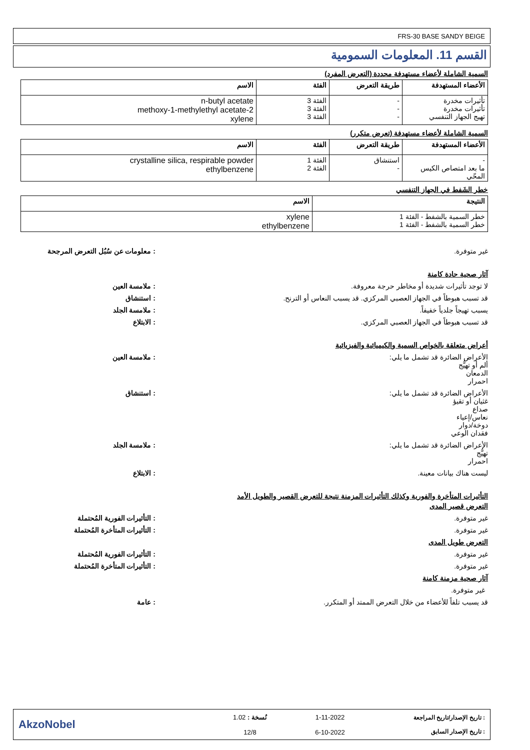FRS-30 BASE SANDY BEIGE
القسم 11. المعلومات السمومية
السمية الشاملة لأعضاء مستهدفة محددة (التعرض المفرد)
| الأعضاء المستهدفة | طريقة التعرض | الفئة | الاسم |
| --- | --- | --- | --- |
| تأثيرات مخدرة تأثيرات مخدرة تهيج الجهاز التنفسي | - - - | الفئة 3 الفئة 3 الفئة 3 | n-butyl acetate 2-methoxy-1-methylethyl acetate xylene |
السمية الشاملة لأعضاء مستهدفة (تعرض متكرر)
| الأعضاء المستهدفة | طريقة التعرض | الفئة | الاسم |
| --- | --- | --- | --- |
| - ما بعد امتصاص الكيس المحّي | استنشاق - | الفئة 1 الفئة 2 | crystalline silica, respirable powder ethylbenzene |
خطر الشَفط في الجهاز التنفسي
| النتيجة | الاسم |
| --- | --- |
| خطر السمية بالشفط - الفئة 1 خطر السمية بالشفط - الفئة 1 | xylene ethylbenzene |
غير متوفرة. : معلومات عن سُبُل التعرض المرجحة
آثار صحية حادة كامنة
لا توجد تأثيرات شديدة أو مخاطر حرجة معروفة.
: ملامسة العين
قد تسبب هبوطاً في الجهاز العصبي المركزي. قد يسبب النعاس أو الترنح.
: استنشاق
يسبب تهيجاً جلدياً خفيفاً. : ملامسة الجلد
قد تسبب هبوطاً في الجهاز العصبي المركزي.
: الابتلاع
أعراض متعلقة بالخواص السمية والكيميائية والفيزيائية
الأعراض الضائرة قد تشمل ما يلي:
ألم أو تهيُّج
الدمعان
احمرار
: ملامسة العين
الأعراض الضائرة قد تشمل ما يلي:
غثيان أو تقيؤ
صداع
نعاس/إعياء
دوخة/دوار
فقدان الوعي
: استنشاق
الأعراض الضائرة قد تشمل ما يلي:
تهيُّج
احمرار
: ملامسة الجلد
ليست هناك بيانات معينة. : الابتلاع
التأثيرات المتأخرة والفورية وكذلك التأثيرات المزمنة نتيجة للتعرض القصير والطويل الأمد
التعرض قصير المدى
غير متوفرة. : التأثيرات الفورية المُحتملة
غير متوفرة. : التأثيرات المتأخرة المُحتملة
التعرض طويل المدى
غير متوفرة. : التأثيرات الفورية المُحتملة
غير متوفرة. : التأثيرات المتأخرة المُحتملة
آثار صحية مزمنة كامنة
غير متوفرة.
قد يسبب تلفاً للأعضاء من خلال التعرض الممتد أو المتكرر.
: عامة
: تاريخ الإصدار/تاريخ المراجعة
: تاريخ الإصدار السابق
1-11-2022
6-10-2022
نُسخة : 1.02
12/8
AkzoNobel